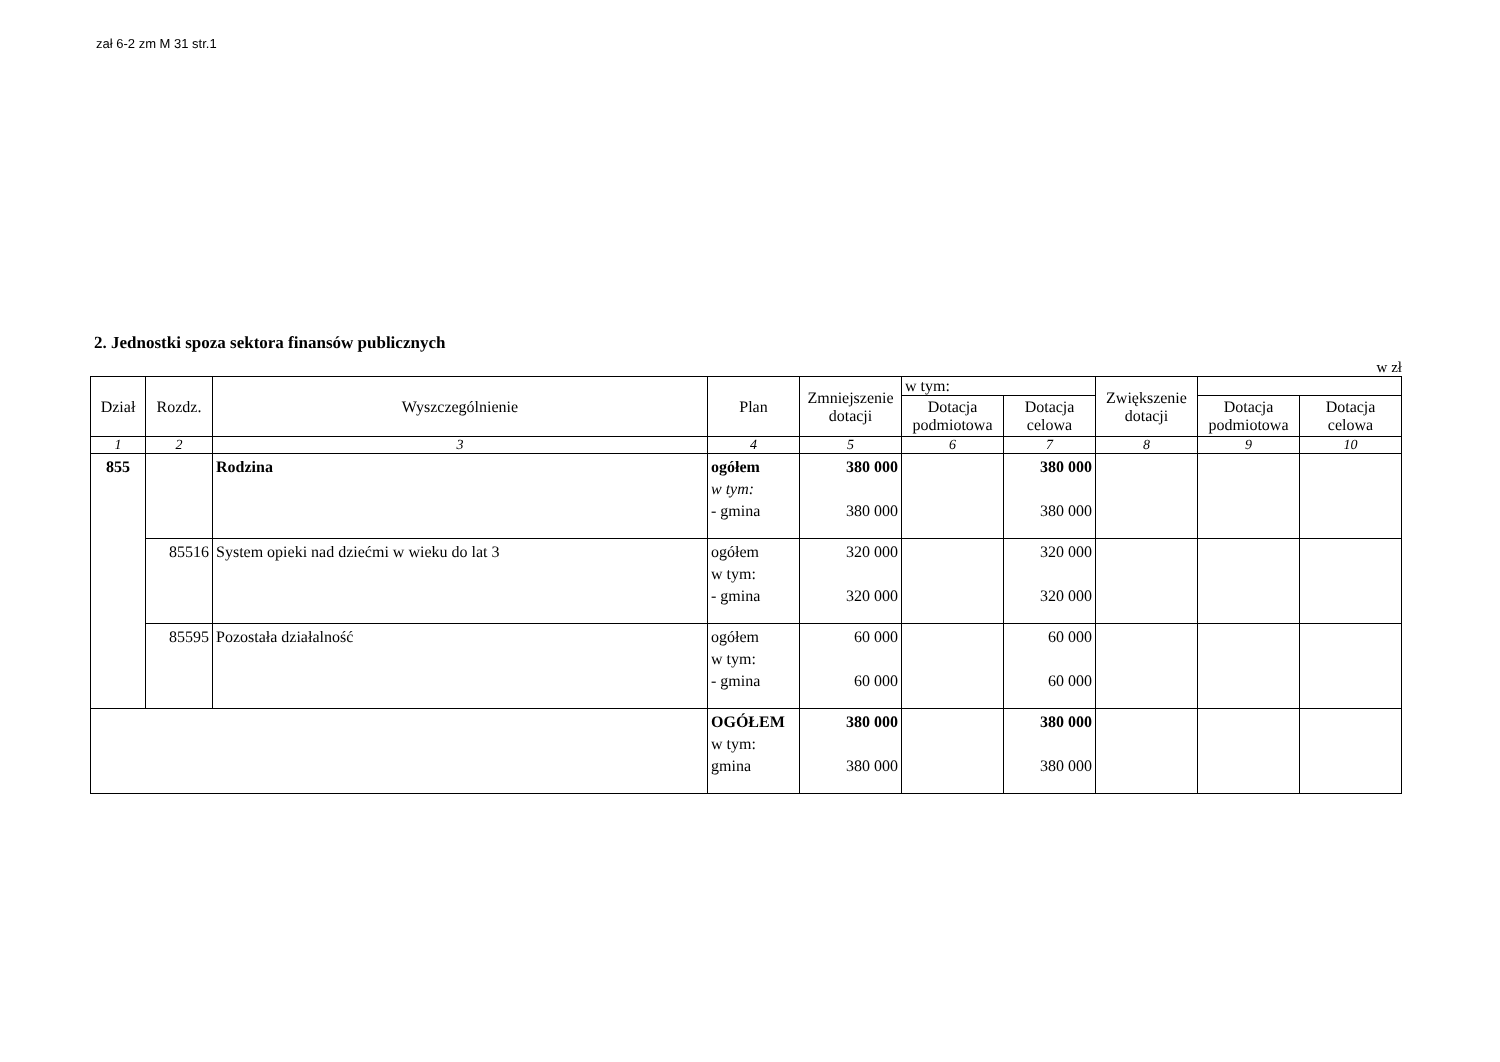zał 6-2 zm M 31 str.1
2. Jednostki spoza sektora finansów publicznych
w zł
| Dział | Rozdz. | Wyszczególnienie | Plan | Zmniejszenie dotacji | w tym: | | Zwiększenie dotacji | | |
| | | | | | Dotacja podmiotowa | Dotacja celowa | | Dotacja podmiotowa | Dotacja celowa |
| 1 | 2 | 3 | 4 | 5 | 6 | 7 | 8 | 9 | 10 |
| 855 | | Rodzina | ogółem w tym: - gmina | 380 000 380 000 | | 380 000 380 000 | | | |
| | 85516 | System opieki nad dziećmi w wieku do lat 3 | ogółem w tym: - gmina | 320 000 320 000 | | 320 000 320 000 | | | |
| | 85595 | Pozostała działalność | ogółem w tym: - gmina | 60 000 60 000 | | 60 000 60 000 | | | |
| | | | OGÓŁEM w tym: gmina | 380 000 380 000 | | 380 000 380 000 | | | |